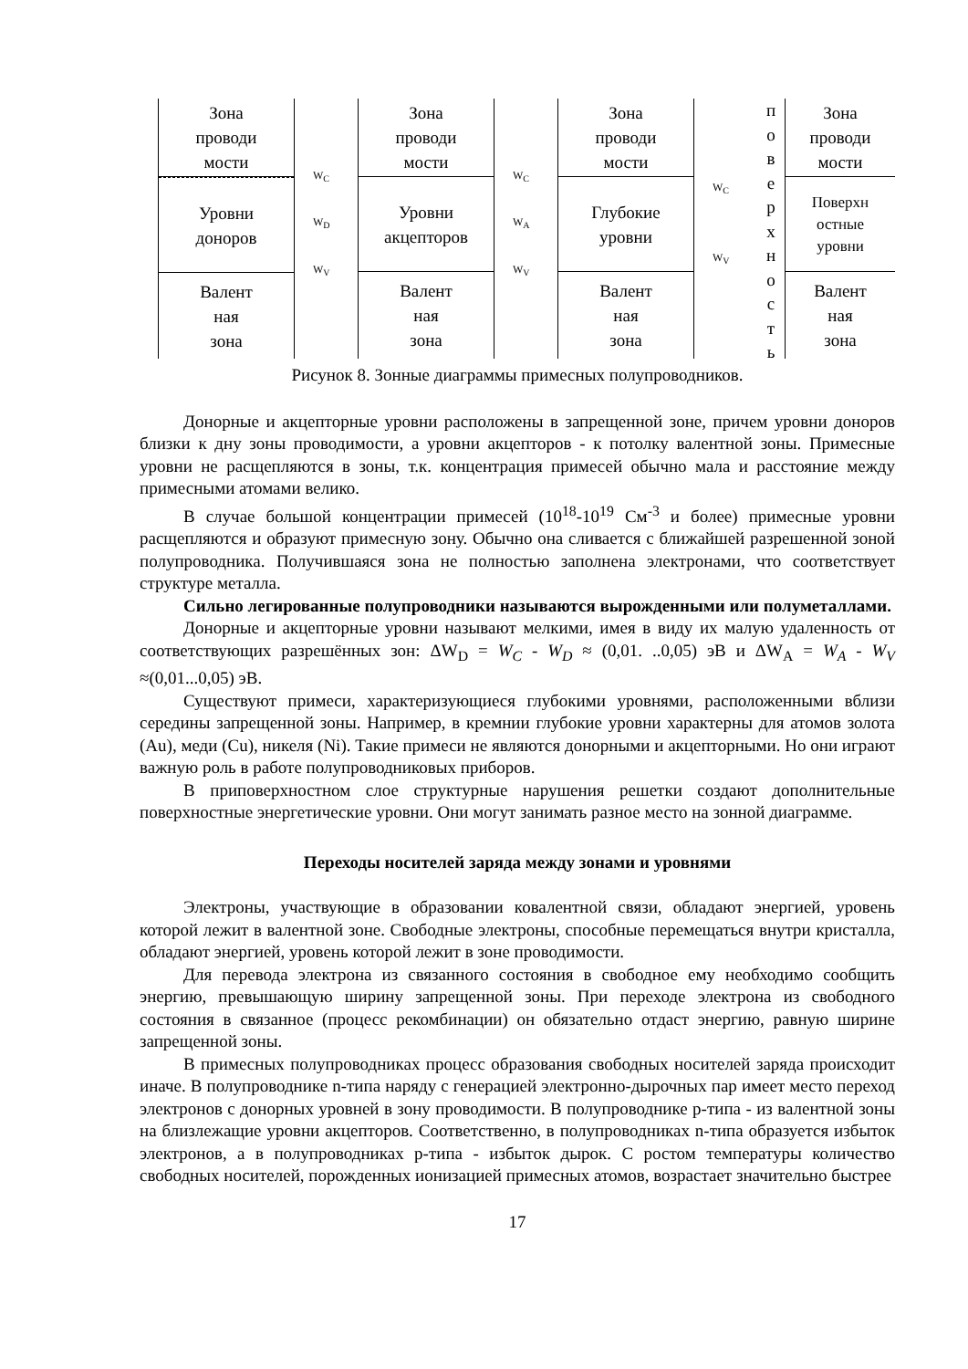Зона
проводи
мости
Уровни
доноров
Валент
ная
зона
W<sub>C</sub>
W<sub>D</sub>
W<sub>V</sub>
Зона
проводи
мости
Уровни
акцепторов
Валент
ная
зона
W<sub>C</sub>
W<sub>A</sub>
W<sub>V</sub>
Зона
проводи
мости
Глубокие
уровни
Валент
ная
зона
W<sub>C</sub>
W<sub>V</sub>
п
о
в
е
р
х
н
о
с
т
ь
Зона
проводи
мости
Поверхн
остные
уровни
Валент
ная
зона
Рисунок 8. Зонные диаграммы примесных полупроводников.
Донорные и акцепторные уровни расположены в запрещенной зоне, причем уровни доноров близки к дну зоны проводимости, а уровни акцепторов - к потолку валентной зоны. Примесные уровни не расщепляются в зоны, т.к. концентрация примесей обычно мала и расстояние между примесными атомами велико.
В случае большой концентрации примесей (10<sup>18</sup>-10<sup>19</sup> См<sup>-3</sup> и более) примесные уровни расщепляются и образуют примесную зону. Обычно она сливается с ближайшей разрешенной зоной полупроводника. Получившаяся зона не полностью заполнена электронами, что соответствует структуре металла.
Сильно легированные полупроводники называются вырожденными или полуметаллами.
Донорные и акцепторные уровни называют мелкими, имея в виду их малую удаленность от соответствующих разрешённых зон: ΔW<sub>D</sub> = W<sub>C</sub> - W<sub>D</sub> ≈ (0,01. ..0,05) эВ и ΔW<sub>A</sub> = W<sub>A</sub> - W<sub>V</sub> ≈(0,01...0,05) эВ.
Существуют примеси, характеризующиеся глубокими уровнями, расположенными вблизи середины запрещенной зоны. Например, в кремнии глубокие уровни характерны для атомов золота (Au), меди (Cu), никеля (Ni). Такие примеси не являются донорными и акцепторными. Но они играют важную роль в работе полупроводниковых приборов.
В приповерхностном слое структурные нарушения решетки создают дополнительные поверхностные энергетические уровни. Они могут занимать разное место на зонной диаграмме.
Переходы носителей заряда между зонами и уровнями
Электроны, участвующие в образовании ковалентной связи, обладают энергией, уровень которой лежит в валентной зоне. Свободные электроны, способные перемещаться внутри кристалла, обладают энергией, уровень которой лежит в зоне проводимости.
Для перевода электрона из связанного состояния в свободное ему необходимо сообщить энергию, превышающую ширину запрещенной зоны. При переходе электрона из свободного состояния в связанное (процесс рекомбинации) он обязательно отдаст энергию, равную ширине запрещенной зоны.
В примесных полупроводниках процесс образования свободных носителей заряда происходит иначе. В полупроводнике n-типа наряду с генерацией электронно-дырочных пар имеет место переход электронов с донорных уровней в зону проводимости. В полупроводнике p-типа - из валентной зоны на близлежащие уровни акцепторов. Соответственно, в полупроводниках n-типа образуется избыток электронов, а в полупроводниках p-типа - избыток дырок. С ростом температуры количество свободных носителей, порожденных ионизацией примесных атомов, возрастает значительно быстрее
17